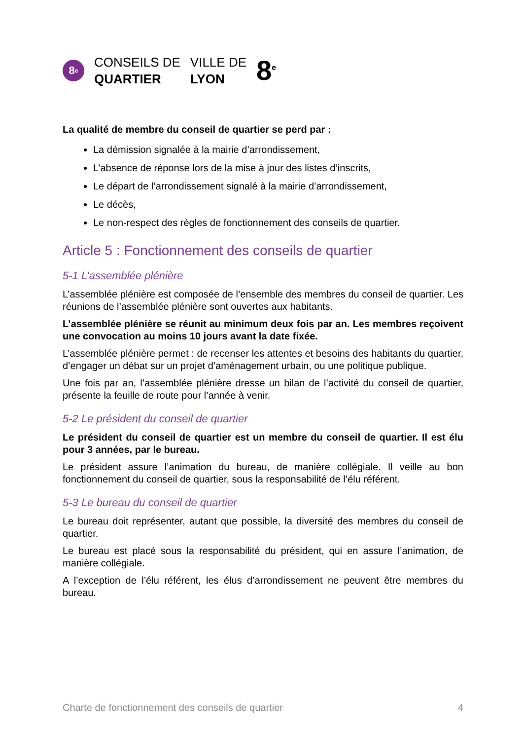8<sup>e</sup>
CONSEILS DE
QUARTIER
VILLE DE
LYON
8<sup>e</sup>
La qualité de membre du conseil de quartier se perd par :
La démission signalée à la mairie d’arrondissement,
L’absence de réponse lors de la mise à jour des listes d’inscrits,
Le départ de l’arrondissement signalé à la mairie d’arrondissement,
Le décès,
Le non-respect des règles de fonctionnement des conseils de quartier.
Article 5 : Fonctionnement des conseils de quartier
5-1 L’assemblée plénière
L’assemblée plénière est composée de l’ensemble des membres du conseil de quartier. Les réunions de l’assemblée plénière sont ouvertes aux habitants.
L’assemblée plénière se réunit au minimum deux fois par an. Les membres reçoivent une convocation au moins 10 jours avant la date fixée.
L’assemblée plénière permet : de recenser les attentes et besoins des habitants du quartier, d’engager un débat sur un projet d’aménagement urbain, ou une politique publique.
Une fois par an, l’assemblée plénière dresse un bilan de l’activité du conseil de quartier, présente la feuille de route pour l’année à venir.
5-2 Le président du conseil de quartier
Le président du conseil de quartier est un membre du conseil de quartier. Il est élu pour 3 années, par le bureau.
Le président assure l’animation du bureau, de manière collégiale. Il veille au bon fonctionnement du conseil de quartier, sous la responsabilité de l’élu référent.
5-3 Le bureau du conseil de quartier
Le bureau doit représenter, autant que possible, la diversité des membres du conseil de quartier.
Le bureau est placé sous la responsabilité du président, qui en assure l’animation, de manière collégiale.
A l’exception de l’élu référent, les élus d’arrondissement ne peuvent être membres du bureau.
Charte de fonctionnement des conseils de quartier 4